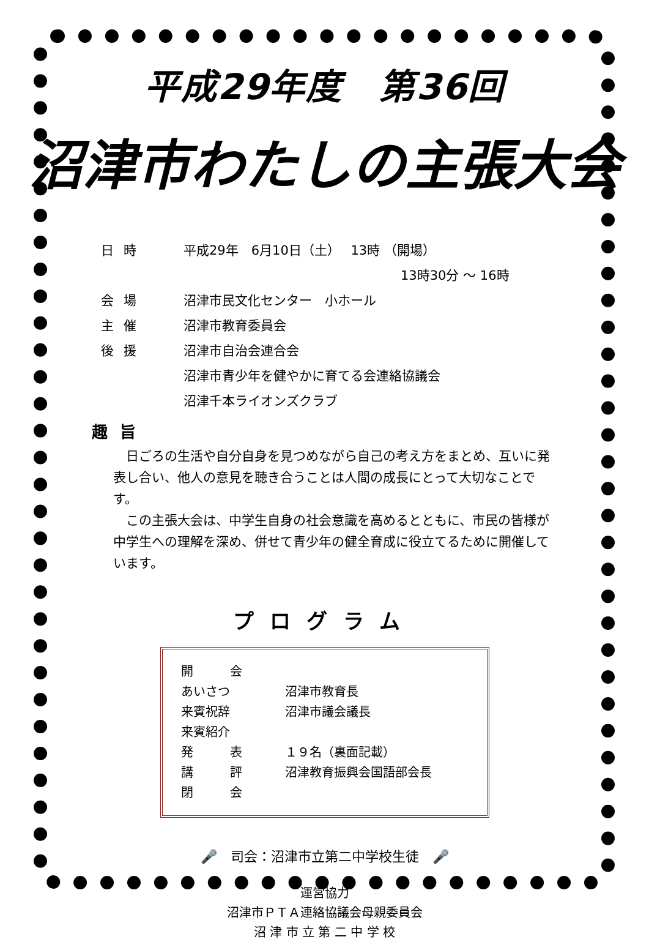平成29年度　第36回
沼津市わたしの主張大会
日時 平成29年　6月10日（土）　 13時 （開場）
13時30分 ～ 16時
会場 沼津市民文化センター　小ホール
主催 沼津市教育委員会
後援 沼津市自治会連合会
沼津市青少年を健やかに育てる会連絡協議会
沼津千本ライオンズクラブ
趣旨
日ごろの生活や自分自身を見つめながら自己の考え方をまとめ、互いに発表し合い、他人の意見を聴き合うことは人間の成長にとって大切なことです。
この主張大会は、中学生自身の社会意識を高めるとともに、市民の皆様が中学生への理解を深め、併せて青少年の健全育成に役立てるために開催しています。
プログラム
開　　　会
あいさつ 沼津市教育長
来賓祝辞 沼津市議会議長
来賓紹介
発　　　表 １９名（裏面記載）
講　　　評 沼津教育振興会国語部会長
閉　　　会
🎤　司会：沼津市立第二中学校生徒　🎤
運営協力
沼津市ＰＴＡ連絡協議会母親委員会
沼 津 市 立 第 二 中 学 校